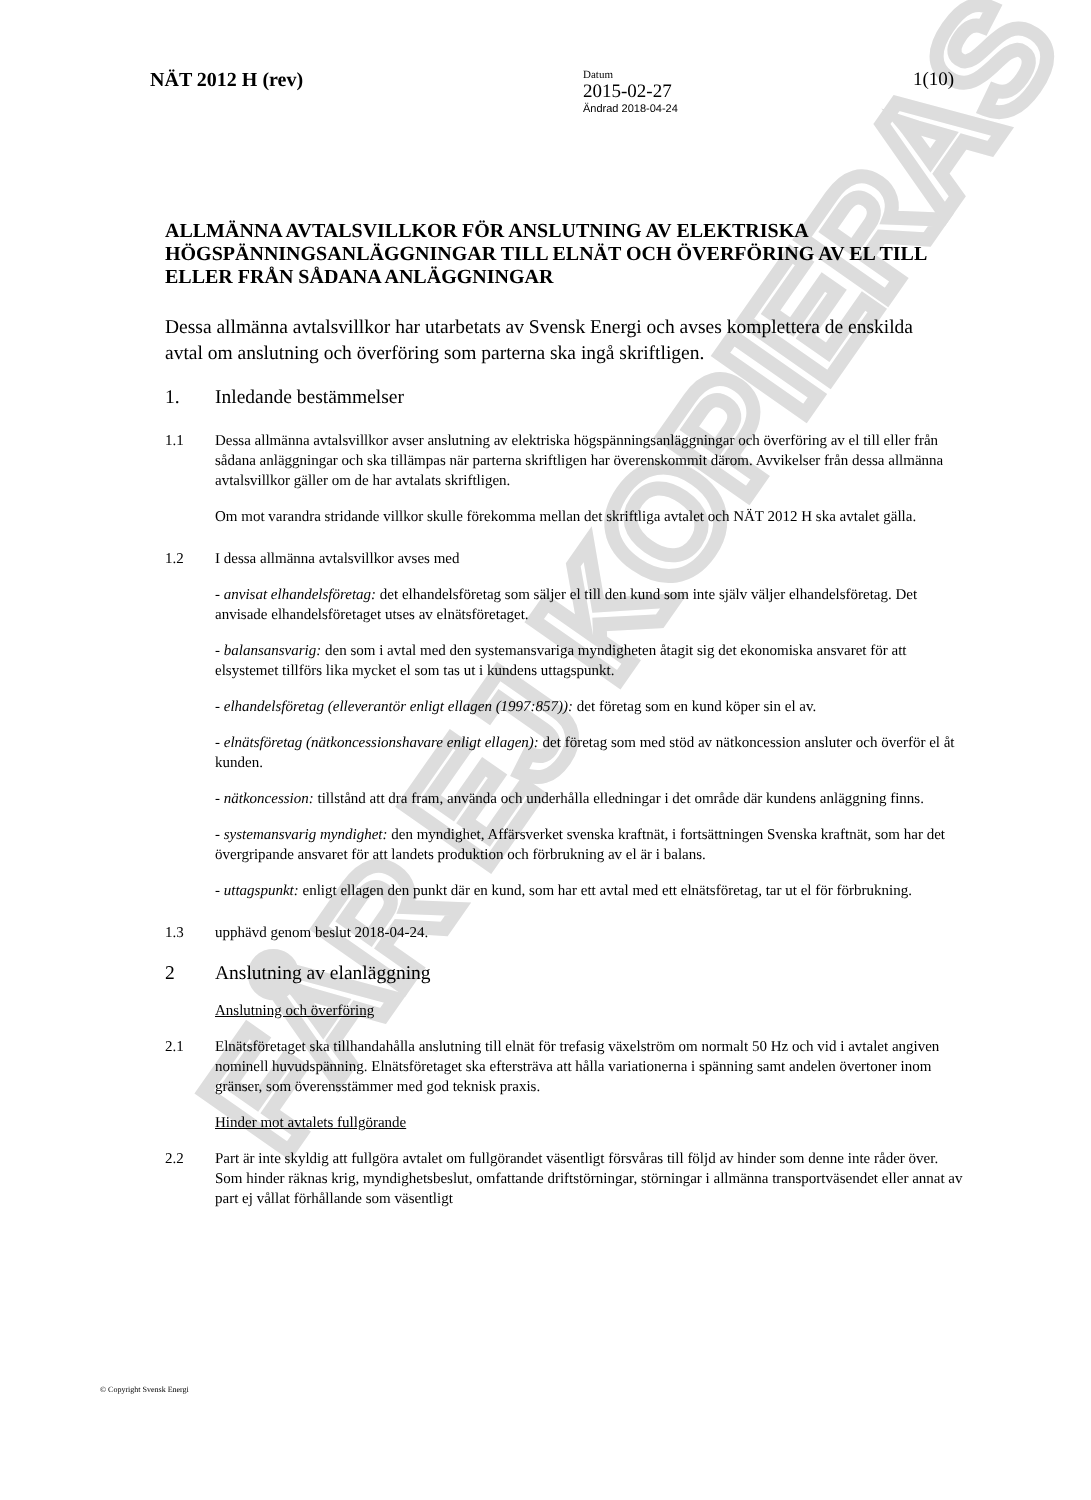FÅR EJ KOPIERAS
NÄT 2012 H (rev)
Datum
2015-02-27
Ändrad 2018-04-24
1(10)
ALLMÄNNA AVTALSVILLKOR FÖR ANSLUTNING AV ELEKTRISKA HÖGSPÄNNINGSANLÄGGNINGAR TILL ELNÄT OCH ÖVERFÖRING AV EL TILL ELLER FRÅN SÅDANA ANLÄGGNINGAR
Dessa allmänna avtalsvillkor har utarbetats av Svensk Energi och avses komplettera de enskilda avtal om anslutning och överföring som parterna ska ingå skriftligen.
1. Inledande bestämmelser
1.1 Dessa allmänna avtalsvillkor avser anslutning av elektriska högspänningsanläggningar och överföring av el till eller från sådana anläggningar och ska tillämpas när parterna skriftligen har överenskommit därom. Avvikelser från dessa allmänna avtalsvillkor gäller om de har avtalats skriftligen.
Om mot varandra stridande villkor skulle förekomma mellan det skriftliga avtalet och NÄT 2012 H ska avtalet gälla.
1.2 I dessa allmänna avtalsvillkor avses med
- anvisat elhandelsföretag: det elhandelsföretag som säljer el till den kund som inte själv väljer elhandelsföretag. Det anvisade elhandelsföretaget utses av elnätsföretaget.
- balansansvarig: den som i avtal med den systemansvariga myndigheten åtagit sig det ekonomiska ansvaret för att elsystemet tillförs lika mycket el som tas ut i kundens uttagspunkt.
- elhandelsföretag (elleverantör enligt ellagen (1997:857)): det företag som en kund köper sin el av.
- elnätsföretag (nätkoncessionshavare enligt ellagen): det företag som med stöd av nätkoncession ansluter och överför el åt kunden.
- nätkoncession: tillstånd att dra fram, använda och underhålla elledningar i det område där kundens anläggning finns.
- systemansvarig myndighet: den myndighet, Affärsverket svenska kraftnät, i fortsättningen Svenska kraftnät, som har det övergripande ansvaret för att landets produktion och förbrukning av el är i balans.
- uttagspunkt: enligt ellagen den punkt där en kund, som har ett avtal med ett elnätsföretag, tar ut el för förbrukning.
1.3 upphävd genom beslut 2018-04-24.
2 Anslutning av elanläggning
Anslutning och överföring
2.1 Elnätsföretaget ska tillhandahålla anslutning till elnät för trefasig växelström om normalt 50 Hz och vid i avtalet angiven nominell huvudspänning. Elnätsföretaget ska eftersträva att hålla variationerna i spänning samt andelen övertoner inom gränser, som överensstämmer med god teknisk praxis.
Hinder mot avtalets fullgörande
2.2 Part är inte skyldig att fullgöra avtalet om fullgörandet väsentligt försvåras till följd av hinder som denne inte råder över. Som hinder räknas krig, myndighetsbeslut, omfattande driftstörningar, störningar i allmänna transportväsendet eller annat av part ej vållat förhållande som väsentligt
© Copyright Svensk Energi